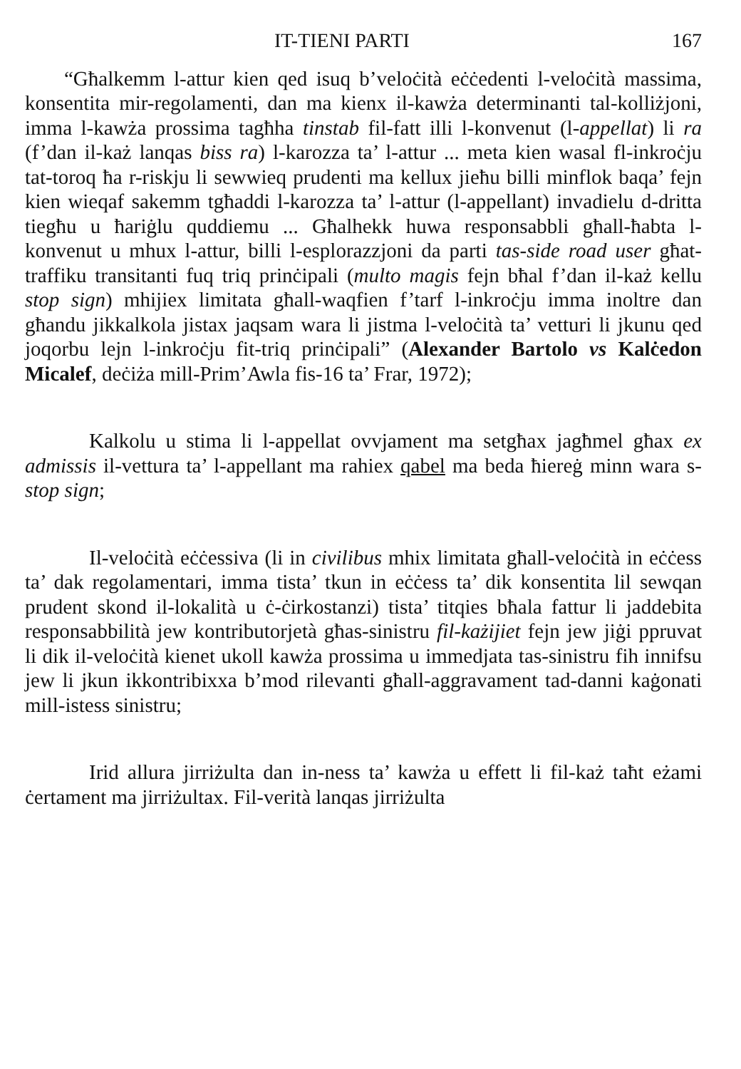IT-TIENI PARTI 167
“Għalkemm l-attur kien qed isuq b’veloċità eċċedenti l-veloċità massima, konsentita mir-regolamenti, dan ma kienx il-kawża determinanti tal-kolliżjoni, imma l-kawża prossima tagħha tinstab fil-fatt illi l-konvenut (l-appellat) li ra (f’dan il-każ lanqas biss ra) l-karozza ta’ l-attur ... meta kien wasal fl-inkroċju tat-toroq ħa r-riskju li sewwieq prudenti ma kellux jieħu billi minflok baqa’ fejn kien wieqaf sakemm tgħaddi l-karozza ta’ l-attur (l-appellant) invadielu d-dritta tiegħu u ħariġlu quddiemu ... Għalhekk huwa responsabbli għall-ħabta l-konvenut u mhux l-attur, billi l-esplorazzjoni da parti tas-side road user għat-traffiku transitanti fuq triq prinċipali (multo magis fejn bħal f’dan il-każ kellu stop sign) mhijiex limitata għall-waqfien f’tarf l-inkroċju imma inoltre dan għandu jikkalkola jistax jaqsam wara li jistma l-veloċità ta’ vetturi li jkunu qed joqorbu lejn l-inkroċju fit-triq prinċipali” (Alexander Bartolo vs Kalċedon Micalef, deċiża mill-Prim’Awla fis-16 ta’ Frar, 1972);
Kalkolu u stima li l-appellat ovvjament ma setgħax jagħmel għax ex admissis il-vettura ta’ l-appellant ma rahiex qabel ma beda ħiereġ minn wara s-stop sign;
Il-veloċità eċċessiva (li in civilibus mhix limitata għall-veloċità in eċċess ta’ dak regolamentari, imma tista’ tkun in eċċess ta’ dik konsentita lil sewqan prudent skond il-lokalità u ċ-ċirkostanzi) tista’ titqies bħala fattur li jaddebita responsabbilità jew kontributorjetà għas-sinistru fil-każijiet fejn jew jiġi ppruvat li dik il-veloċità kienet ukoll kawża prossima u immedjata tas-sinistru fih innifsu jew li jkun ikkontribixxa b’mod rilevanti għall-aggravament tad-danni kaġonati mill-istess sinistru;
Irid allura jirriżulta dan in-ness ta’ kawża u effett li fil-każ taħt eżami ċertament ma jirriżultax. Fil-verità lanqas jirriżulta